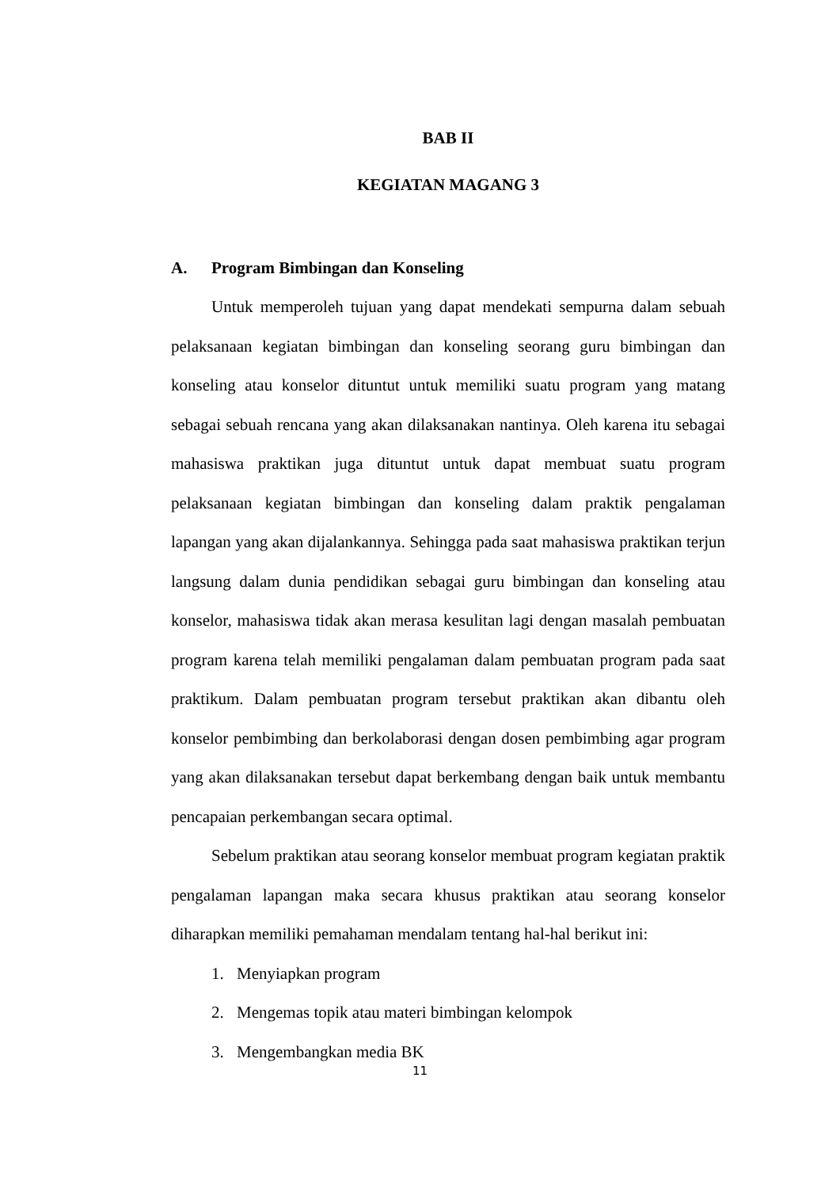BAB II
KEGIATAN MAGANG 3
A. Program Bimbingan dan Konseling
Untuk memperoleh tujuan yang dapat mendekati sempurna dalam sebuah pelaksanaan kegiatan bimbingan dan konseling seorang guru bimbingan dan konseling atau konselor dituntut untuk memiliki suatu program yang matang sebagai sebuah rencana yang akan dilaksanakan nantinya. Oleh karena itu sebagai mahasiswa praktikan juga dituntut untuk dapat membuat suatu program pelaksanaan kegiatan bimbingan dan konseling dalam praktik pengalaman lapangan yang akan dijalankannya. Sehingga pada saat mahasiswa praktikan terjun langsung dalam dunia pendidikan sebagai guru bimbingan dan konseling atau konselor, mahasiswa tidak akan merasa kesulitan lagi dengan masalah pembuatan program karena telah memiliki pengalaman dalam pembuatan program pada saat praktikum. Dalam pembuatan program tersebut praktikan akan dibantu oleh konselor pembimbing dan berkolaborasi dengan dosen pembimbing agar program yang akan dilaksanakan tersebut dapat berkembang dengan baik untuk membantu pencapaian perkembangan secara optimal.
Sebelum praktikan atau seorang konselor membuat program kegiatan praktik pengalaman lapangan maka secara khusus praktikan atau seorang konselor diharapkan memiliki pemahaman mendalam tentang hal-hal berikut ini:
1. Menyiapkan program
2. Mengemas topik atau materi bimbingan kelompok
3. Mengembangkan media BK
11